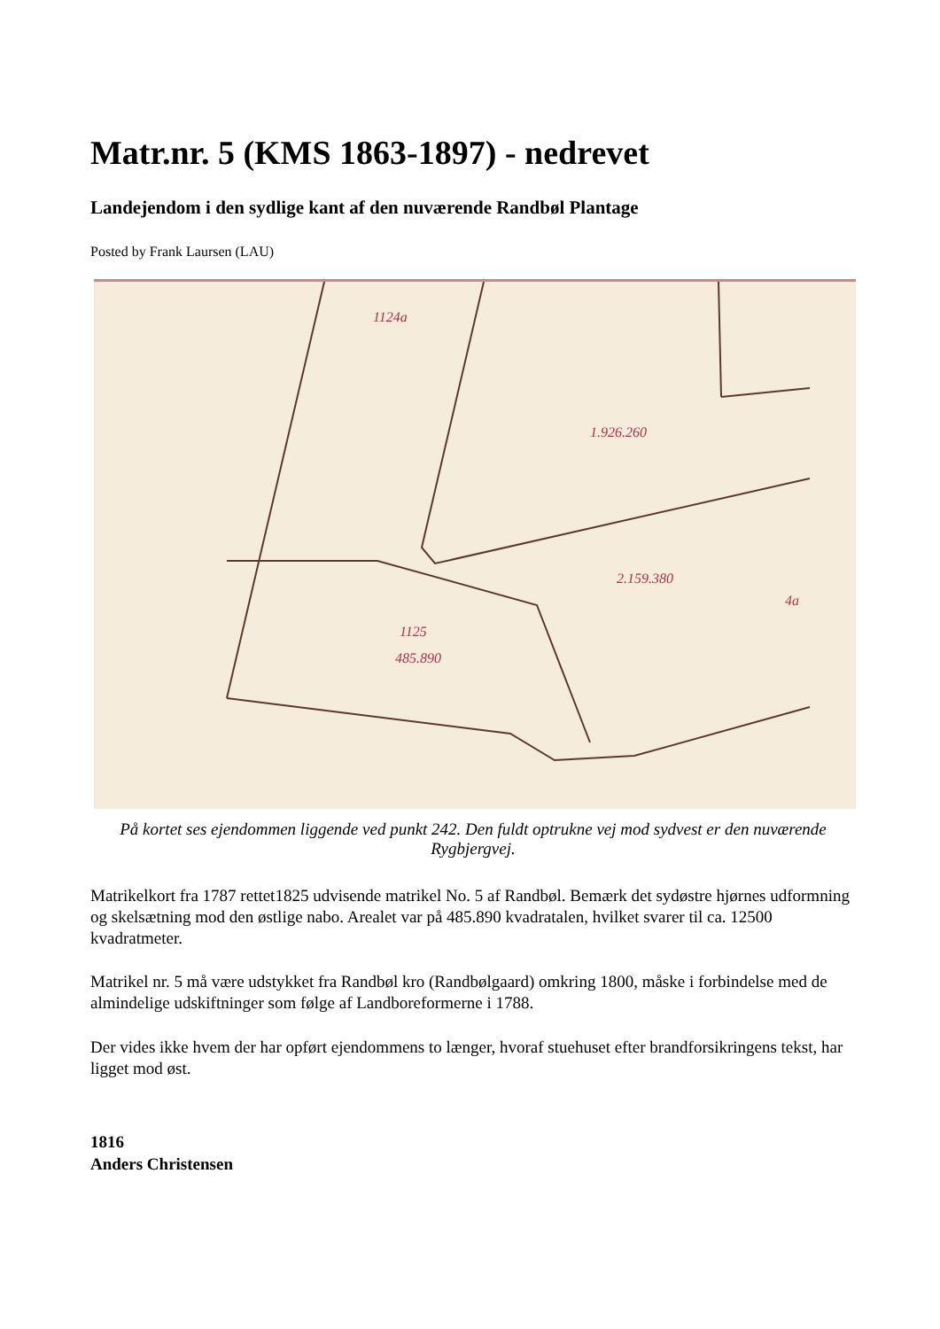Matr.nr. 5 (KMS 1863-1897) - nedrevet
Landejendom i den sydlige kant af den nuværende Randbøl Plantage
Posted by Frank Laursen (LAU)
1124a
1125
1.926.260
2.159.380
485.890
4a
På kortet ses ejendommen liggende ved punkt 242. Den fuldt optrukne vej mod sydvest er den nuværende Rygbjergvej.
Matrikelkort fra 1787 rettet1825 udvisende matrikel No. 5 af Randbøl. Bemærk det sydøstre hjørnes udformning og skelsætning mod den østlige nabo. Arealet var på 485.890 kvadratalen, hvilket svarer til ca. 12500 kvadratmeter.
Matrikel nr. 5 må være udstykket fra Randbøl kro (Randbølgaard) omkring 1800, måske i forbindelse med de almindelige udskiftninger som følge af Landboreformerne i 1788.
Der vides ikke hvem der har opført ejendommens to længer, hvoraf stuehuset efter brandforsikringens tekst, har ligget mod øst.
1816
Anders Christensen